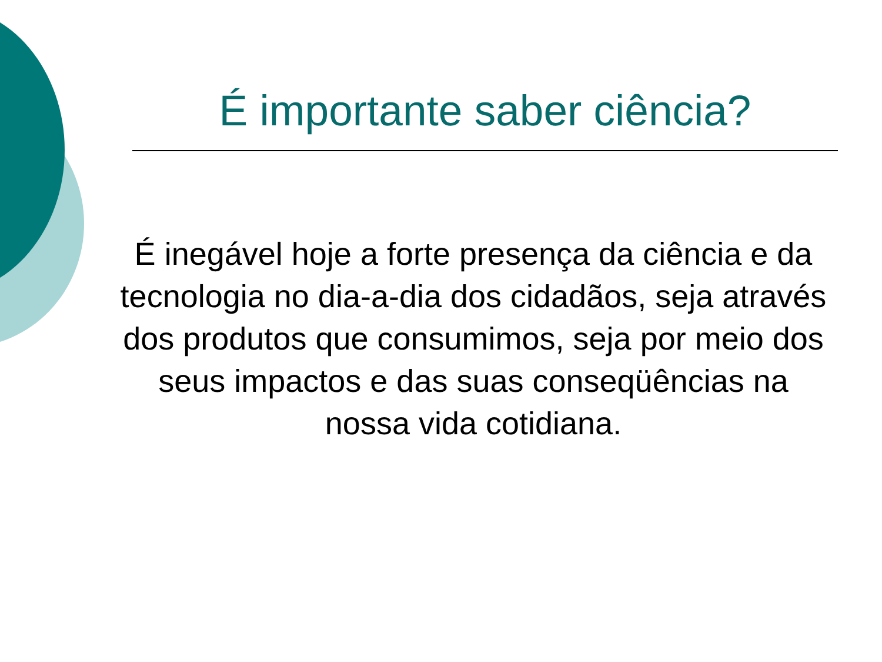É importante saber ciência?
É inegável hoje a forte presença da ciência e da tecnologia no dia-a-dia dos cidadãos, seja através dos produtos que consumimos, seja por meio dos seus impactos e das suas conseqüências na nossa vida cotidiana.